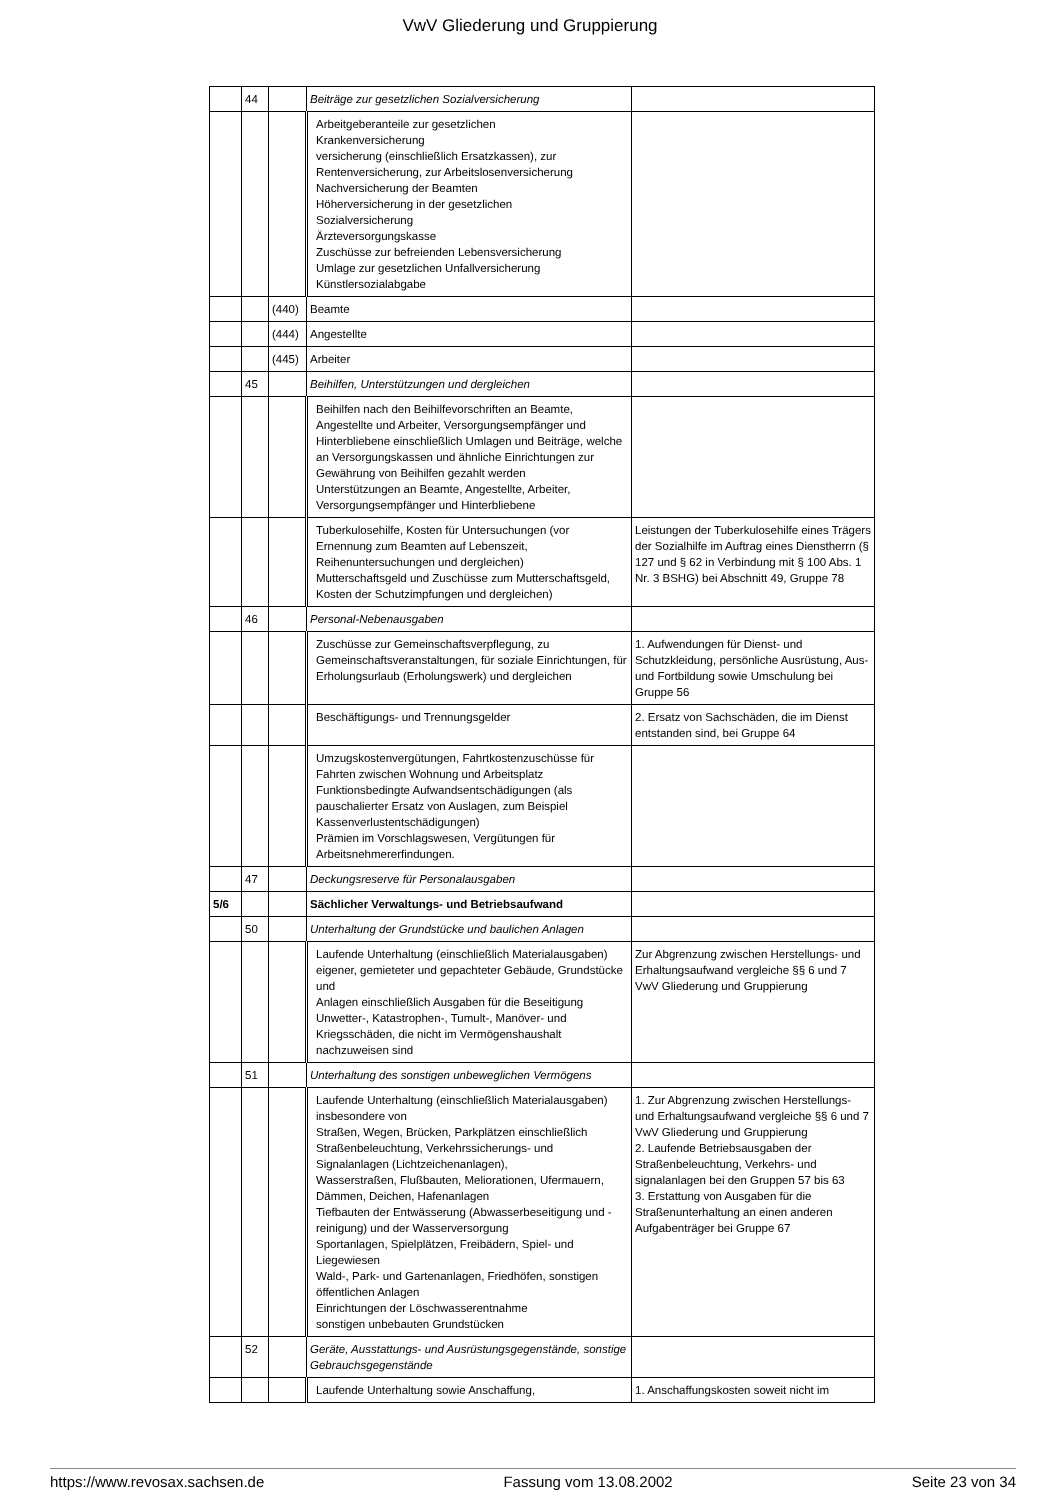VwV Gliederung und Gruppierung
| | 44 | | Beiträge zur gesetzlichen Sozialversicherung | |
| | | | Arbeitgeberanteile zur gesetzlichen Krankenversicherung versicherung (einschließlich Ersatzkassen), zur Rentenversicherung, zur Arbeitslosenversicherung Nachversicherung der Beamten Höherversicherung in der gesetzlichen Sozialversicherung Ärzteversorgungskasse Zuschüsse zur befreienden Lebensversicherung Umlage zur gesetzlichen Unfallversicherung Künstlersozialabgabe | |
| | | (440) | Beamte | |
| | | (444) | Angestellte | |
| | | (445) | Arbeiter | |
| | 45 | | Beihilfen, Unterstützungen und dergleichen | |
| | | | Beihilfen nach den Beihilfevorschriften an Beamte, Angestellte und Arbeiter, Versorgungsempfänger und Hinterbliebene einschließlich Umlagen und Beiträge, welche an Versorgungskassen und ähnliche Einrichtungen zur Gewährung von Beihilfen gezahlt werden Unterstützungen an Beamte, Angestellte, Arbeiter, Versorgungsempfänger und Hinterbliebene | |
| | | | Tuberkulosehilfe, Kosten für Untersuchungen (vor Ernennung zum Beamten auf Lebenszeit, Reihenuntersuchungen und dergleichen) Mutterschaftsgeld und Zuschüsse zum Mutterschaftsgeld, Kosten der Schutzimpfungen und dergleichen) | Leistungen der Tuberkulosehilfe eines Trägers der Sozialhilfe im Auftrag eines Dienstherrn (§ 127 und § 62 in Verbindung mit § 100 Abs. 1 Nr. 3 BSHG) bei Abschnitt 49, Gruppe 78 |
| | 46 | | Personal-Nebenausgaben | |
| | | | Zuschüsse zur Gemeinschaftsverpflegung, zu Gemeinschaftsveranstaltungen, für soziale Einrichtungen, für Erholungsurlaub (Erholungswerk) und dergleichen | 1. Aufwendungen für Dienst- und Schutzkleidung, persönliche Ausrüstung, Aus- und Fortbildung sowie Umschulung bei Gruppe 56 |
| | | | Beschäftigungs- und Trennungsgelder | 2. Ersatz von Sachschäden, die im Dienst entstanden sind, bei Gruppe 64 |
| | | | Umzugskostenvergütungen, Fahrtkostenzuschüsse für Fahrten zwischen Wohnung und Arbeitsplatz Funktionsbedingte Aufwandsentschädigungen (als pauschalierter Ersatz von Auslagen, zum Beispiel Kassenverlustentschädigungen) Prämien im Vorschlagswesen, Vergütungen für Arbeitsnehmererfindungen. | |
| | 47 | | Deckungsreserve für Personalausgaben | |
| 5/6 | | | Sächlicher Verwaltungs- und Betriebsaufwand | |
| | 50 | | Unterhaltung der Grundstücke und baulichen Anlagen | |
| | | | Laufende Unterhaltung (einschließlich Materialausgaben) eigener, gemieteter und gepachteter Gebäude, Grundstücke und Anlagen einschließlich Ausgaben für die Beseitigung Unwetter-, Katastrophen-, Tumult-, Manöver- und Kriegsschäden, die nicht im Vermögenshaushalt nachzuweisen sind | Zur Abgrenzung zwischen Herstellungs- und Erhaltungsaufwand vergleiche §§ 6 und 7 VwV Gliederung und Gruppierung |
| | 51 | | Unterhaltung des sonstigen unbeweglichen Vermögens | |
| | | | Laufende Unterhaltung (einschließlich Materialausgaben) insbesondere von Straßen, Wegen, Brücken, Parkplätzen einschließlich Straßenbeleuchtung, Verkehrssicherungs- und Signalanlagen (Lichtzeichenanlagen), Wasserstraßen, Flußbauten, Meliorationen, Ufermauern, Dämmen, Deichen, Hafenanlagen Tiefbauten der Entwässerung (Abwasserbeseitigung und -reinigung) und der Wasserversorgung Sportanlagen, Spielplätzen, Freibädern, Spiel- und Liegewiesen Wald-, Park- und Gartenanlagen, Friedhöfen, sonstigen öffentlichen Anlagen Einrichtungen der Löschwasserentnahme sonstigen unbebauten Grundstücken | 1. Zur Abgrenzung zwischen Herstellungs- und Erhaltungsaufwand vergleiche §§ 6 und 7 VwV Gliederung und Gruppierung 2. Laufende Betriebsausgaben der Straßenbeleuchtung, Verkehrs- und signalanlagen bei den Gruppen 57 bis 63 3. Erstattung von Ausgaben für die Straßenunterhaltung an einen anderen Aufgabenträger bei Gruppe 67 |
| | 52 | | Geräte, Ausstattungs- und Ausrüstungsgegenstände, sonstige Gebrauchsgegenstände | |
| | | | Laufende Unterhaltung sowie Anschaffung, | 1. Anschaffungskosten soweit nicht im |
https://www.revosax.sachsen.de Fassung vom 13.08.2002 Seite 23 von 34